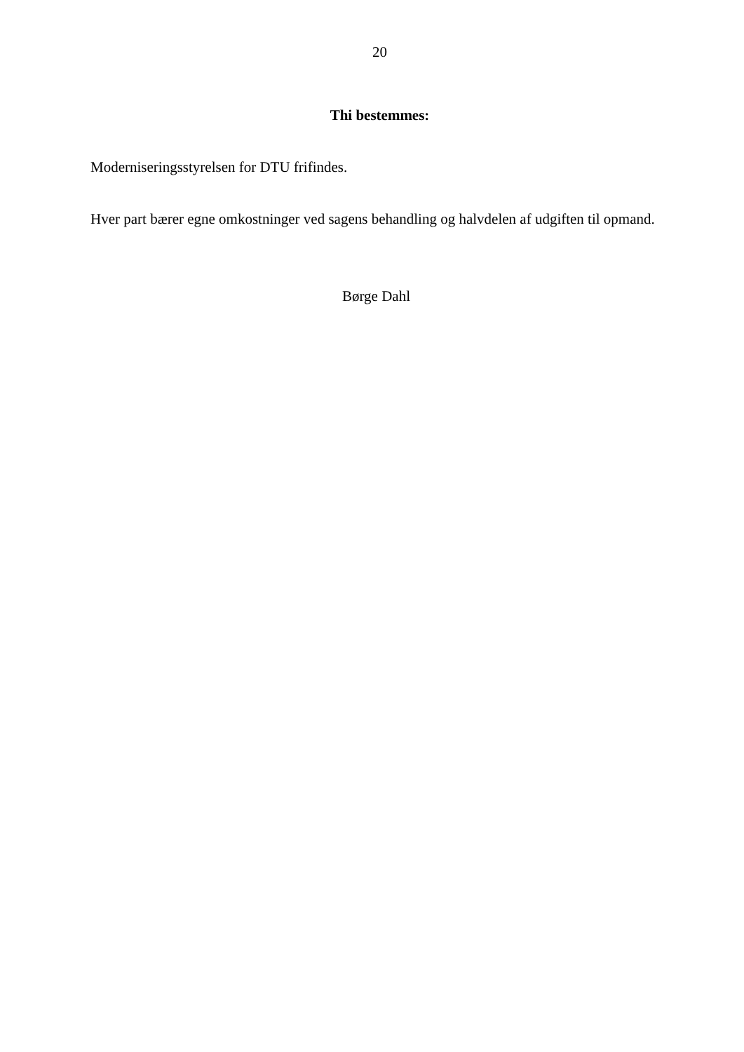20
Thi bestemmes:
Moderniseringsstyrelsen for DTU frifindes.
Hver part bærer egne omkostninger ved sagens behandling og halvdelen af udgiften til opmand.
Børge Dahl